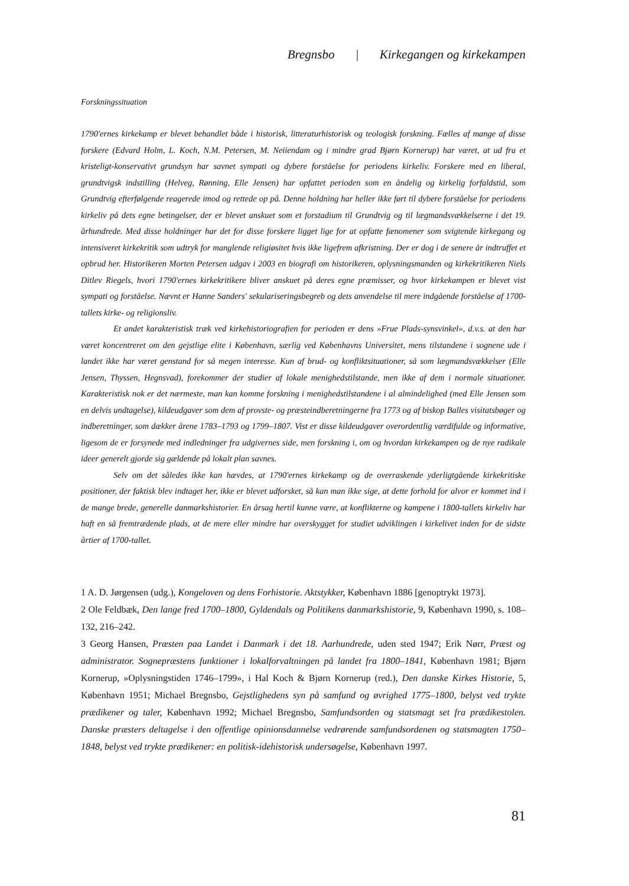Bregnsbo | Kirkegangen og kirkekampen
Forskningssituation
1790'ernes kirkekamp er blevet behandlet både i historisk, litteraturhistorisk og teologisk forskning. Fælles af mange af disse forskere (Edvard Holm, L. Koch, N.M. Petersen, M. Neiiendam og i mindre grad Bjørn Kornerup) har været, at ud fra et kristeligt-konservativt grundsyn har savnet sympati og dybere forståelse for periodens kirkeliv. Forskere med en liberal, grundtvigsk indstilling (Helveg, Rønning, Elle Jensen) har opfattet perioden som en åndelig og kirkelig forfaldstid, som Grundtvig efterfølgende reagerede imod og rettede op på. Denne holdning har heller ikke ført til dybere forståelse for periodens kirkeliv på dets egne betingelser, der er blevet anskuet som et forstadium til Grundtvig og til lægmandsvækkelserne i det 19. århundrede. Med disse holdninger har det for disse forskere ligget lige for at opfatte fænomener som svigtende kirkegang og intensiveret kirkekritik som udtryk for manglende religiøsitet hvis ikke ligefrem afkristning. Der er dog i de senere år indtruffet et opbrud her. Historikeren Morten Petersen udgav i 2003 en biografi om historikeren, oplysningsmanden og kirkekritikeren Niels Ditlev Riegels, hvori 1790'ernes kirkekritikere bliver anskuet på deres egne præmisser, og hvor kirkekampen er blevet vist sympati og forståelse. Nævnt er Hanne Sanders' sekulariseringsbegreb og dets anvendelse til mere indgående forståelse af 1700-tallets kirke- og religionsliv.
Et andet karakteristisk træk ved kirkehistoriografien for perioden er dens »Frue Plads-synsvinkel», d.v.s. at den har været koncentreret om den gejstlige elite i København, særlig ved Københavns Universitet, mens tilstandene i sognene ude i landet ikke har været genstand for så megen interesse. Kun af brud- og konfliktsituationer, så som lægmandsvækkelser (Elle Jensen, Thyssen, Hegnsvad), forekommer der studier af lokale menighedstilstande, men ikke af dem i normale situationer. Karakteristisk nok er det nærmeste, man kan komme forskning i menighedstilstandene i al almindelighed (med Elle Jensen som en delvis undtagelse), kildeudgaver som dem af provste- og præsteindberetningerne fra 1773 og af biskop Balles visitatsbøger og indberetninger, som dækker årene 1783–1793 og 1799–1807. Vist er disse kildeudgaver overordentlig værdifulde og informative, ligesom de er forsynede med indledninger fra udgivernes side, men forskning i, om og hvordan kirkekampen og de nye radikale ideer generelt gjorde sig gældende på lokalt plan savnes.
Selv om det således ikke kan hævdes, at 1790'ernes kirkekamp og de overraskende yderligtgående kirkekritiske positioner, der faktisk blev indtaget her, ikke er blevet udforsket, så kan man ikke sige, at dette forhold for alvor er kommet ind i de mange brede, generelle danmarkshistorier. En årsag hertil kunne være, at konflikterne og kampene i 1800-tallets kirkeliv har haft en så fremtrædende plads, at de mere eller mindre har overskygget for studiet udviklingen i kirkelivet inden for de sidste årtier af 1700-tallet.
1 A. D. Jørgensen (udg.), Kongeloven og dens Forhistorie. Aktstykker, København 1886 [genoptrykt 1973].
2 Ole Feldbæk, Den lange fred 1700–1800, Gyldendals og Politikens danmarkshistorie, 9, København 1990, s. 108–132, 216–242.
3 Georg Hansen, Præsten paa Landet i Danmark i det 18. Aarhundrede, uden sted 1947; Erik Nørr, Præst og administrator. Sognepræstens funktioner i lokalforvaltningen på landet fra 1800–1841, København 1981; Bjørn Kornerup, »Oplysningstiden 1746–1799», i Hal Koch & Bjørn Kornerup (red.), Den danske Kirkes Historie, 5, København 1951; Michael Bregnsbo, Gejstlighedens syn på samfund og øvrighed 1775–1800, belyst ved trykte prædikener og taler, København 1992; Michael Bregnsbo, Samfundsorden og statsmagt set fra prædikestolen. Danske præsters deltagelse i den offentlige opinionsdannelse vedrørende samfundsordenen og statsmagten 1750–1848, belyst ved trykte prædikener: en politisk-idehistorisk undersøgelse, København 1997.
81